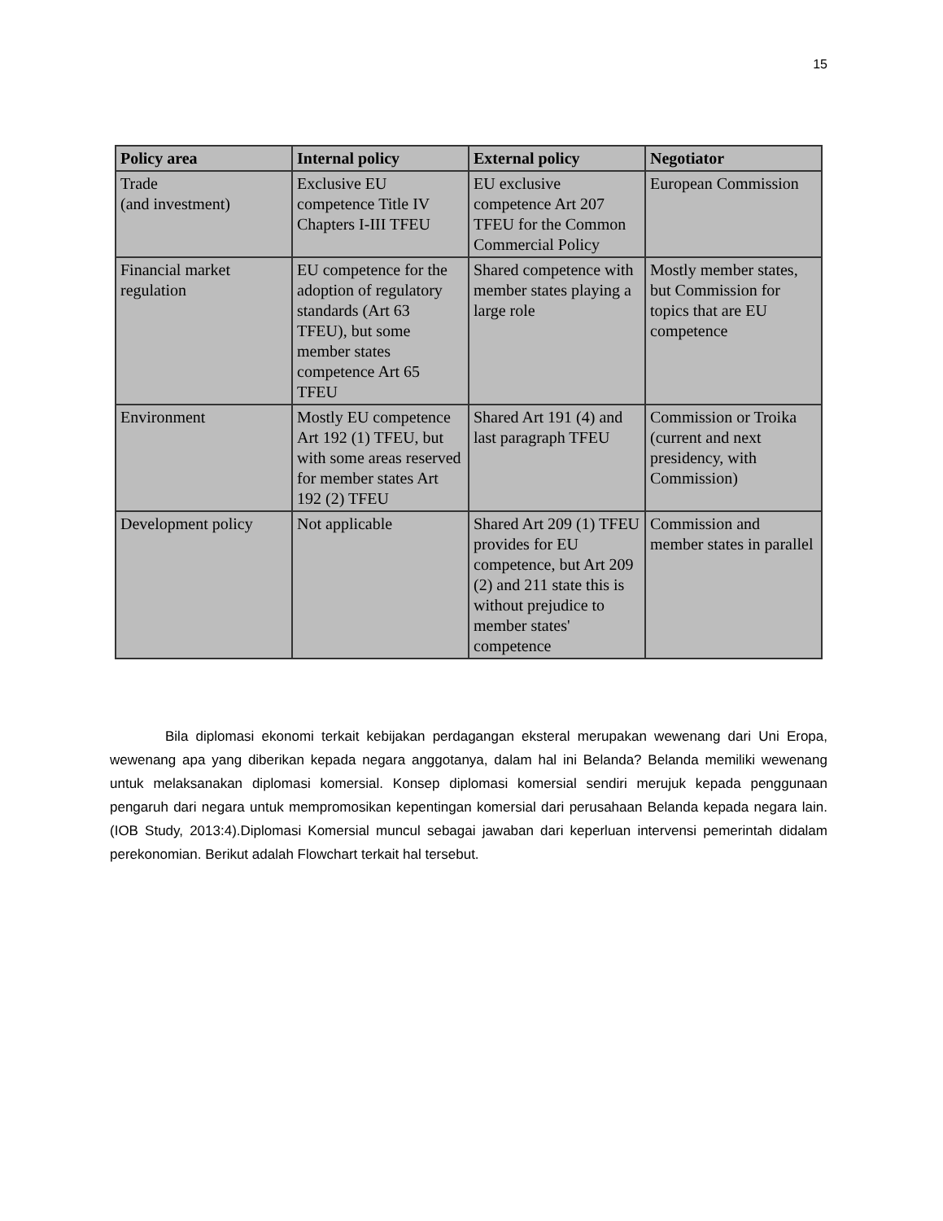15
| Policy area | Internal policy | External policy | Negotiator |
| --- | --- | --- | --- |
| Trade (and investment) | Exclusive EU competence Title IV Chapters I-III TFEU | EU exclusive competence Art 207 TFEU for the Common Commercial Policy | European Commission |
| Financial market regulation | EU competence for the adoption of regulatory standards (Art 63 TFEU), but some member states competence Art 65 TFEU | Shared competence with member states playing a large role | Mostly member states, but Commission for topics that are EU competence |
| Environment | Mostly EU competence Art 192 (1) TFEU, but with some areas reserved for member states Art 192 (2) TFEU | Shared Art 191 (4) and last paragraph TFEU | Commission or Troika (current and next presidency, with Commission) |
| Development policy | Not applicable | Shared Art 209 (1) TFEU provides for EU competence, but Art 209 (2) and 211 state this is without prejudice to member states' competence | Commission and member states in parallel |
Bila diplomasi ekonomi terkait kebijakan perdagangan eksteral merupakan wewenang dari Uni Eropa, wewenang apa yang diberikan kepada negara anggotanya, dalam hal ini Belanda? Belanda memiliki wewenang untuk melaksanakan diplomasi komersial. Konsep diplomasi komersial sendiri merujuk kepada penggunaan pengaruh dari negara untuk mempromosikan kepentingan komersial dari perusahaan Belanda kepada negara lain. (IOB Study, 2013:4).Diplomasi Komersial muncul sebagai jawaban dari keperluan intervensi pemerintah didalam perekonomian. Berikut adalah Flowchart terkait hal tersebut.